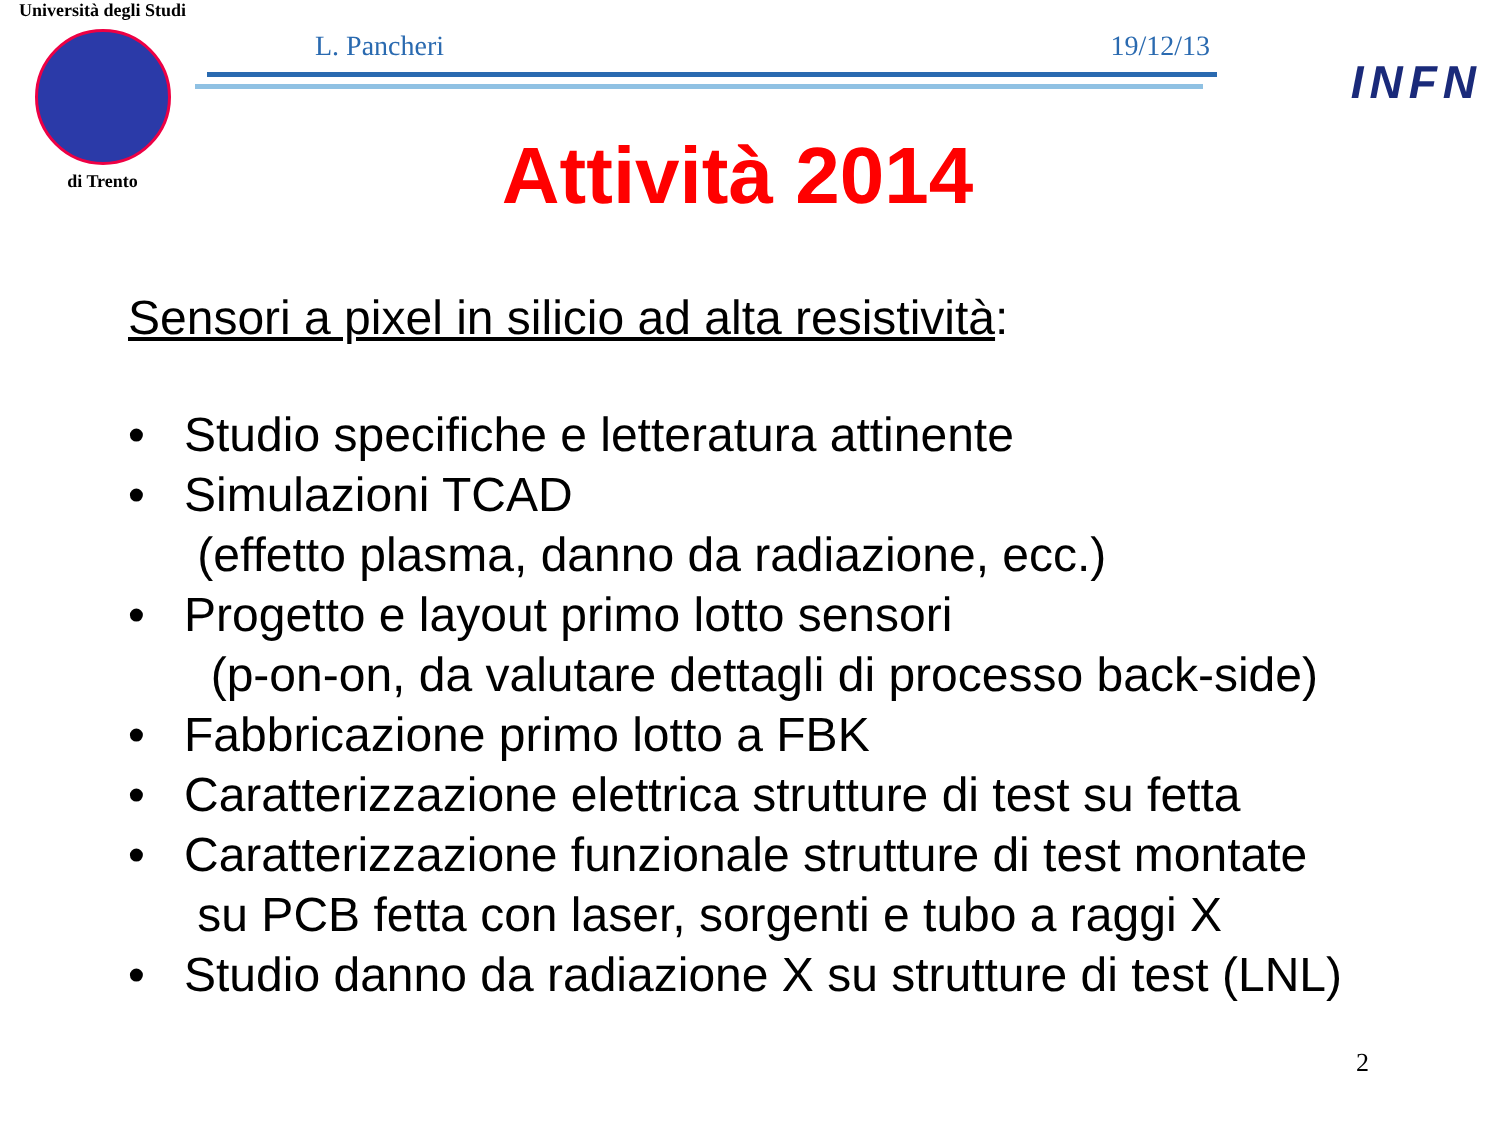Università degli Studi
di Trento
L. Pancheri 19/12/13
INFN
Attività 2014
Sensori a pixel in silicio ad alta resistività:
• Studio specifiche e letteratura attinente
• Simulazioni TCAD
(effetto plasma, danno da radiazione, ecc.)
• Progetto e layout primo lotto sensori
(p-on-on, da valutare dettagli di processo back-side)
• Fabbricazione primo lotto a FBK
• Caratterizzazione elettrica strutture di test su fetta
• Caratterizzazione funzionale strutture di test montate
su PCB fetta con laser, sorgenti e tubo a raggi X
• Studio danno da radiazione X su strutture di test (LNL)
2